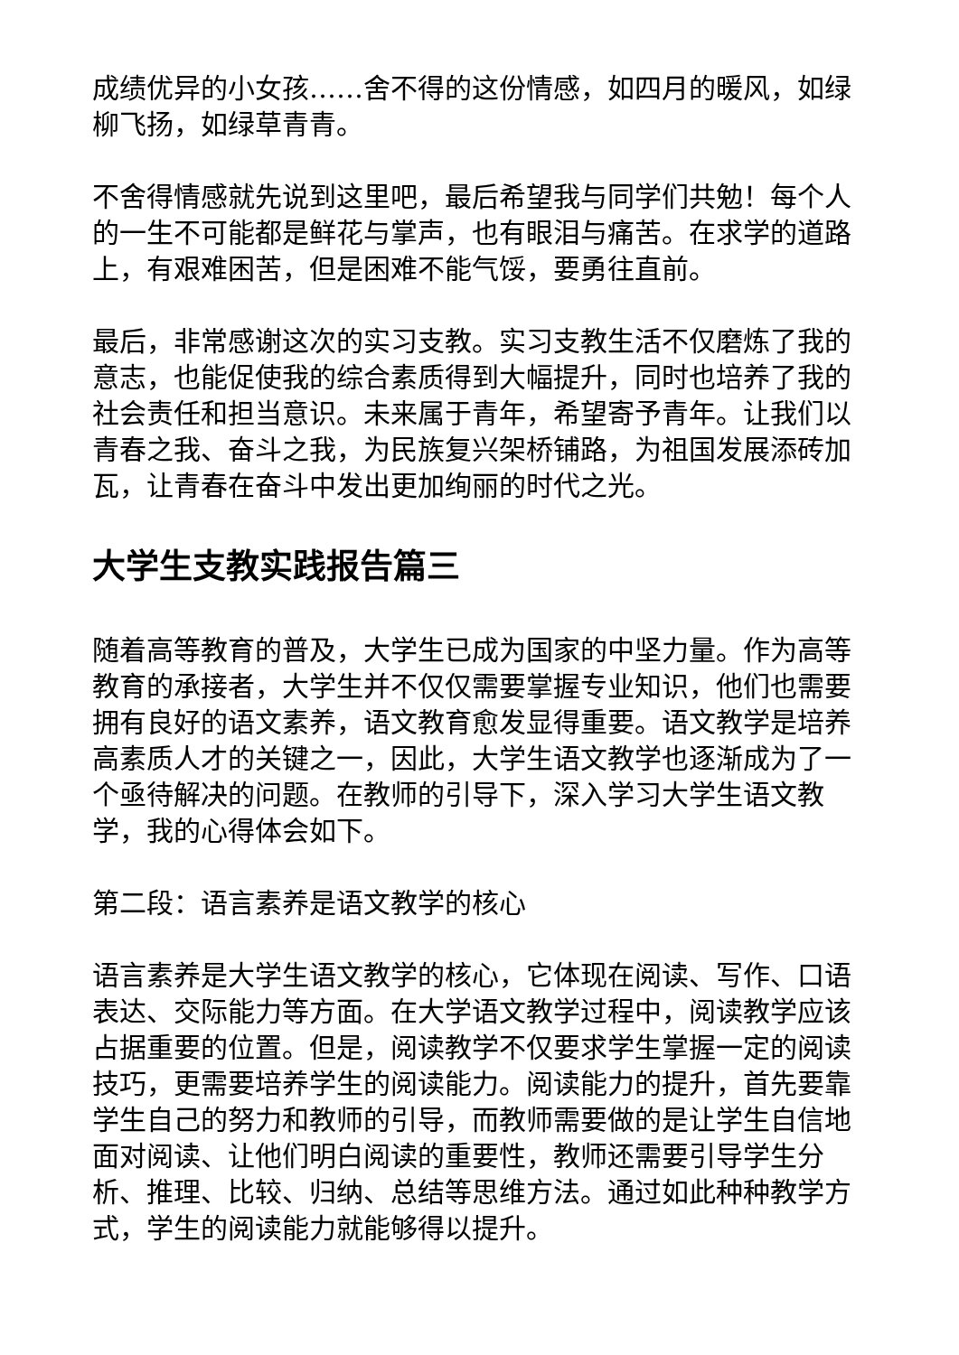成绩优异的小女孩……舍不得的这份情感，如四月的暖风，如绿柳飞扬，如绿草青青。
不舍得情感就先说到这里吧，最后希望我与同学们共勉！每个人的一生不可能都是鲜花与掌声，也有眼泪与痛苦。在求学的道路上，有艰难困苦，但是困难不能气馁，要勇往直前。
最后，非常感谢这次的实习支教。实习支教生活不仅磨炼了我的意志，也能促使我的综合素质得到大幅提升，同时也培养了我的社会责任和担当意识。未来属于青年，希望寄予青年。让我们以青春之我、奋斗之我，为民族复兴架桥铺路，为祖国发展添砖加瓦，让青春在奋斗中发出更加绚丽的时代之光。
大学生支教实践报告篇三
随着高等教育的普及，大学生已成为国家的中坚力量。作为高等教育的承接者，大学生并不仅仅需要掌握专业知识，他们也需要拥有良好的语文素养，语文教育愈发显得重要。语文教学是培养高素质人才的关键之一，因此，大学生语文教学也逐渐成为了一个亟待解决的问题。在教师的引导下，深入学习大学生语文教学，我的心得体会如下。
第二段：语言素养是语文教学的核心
语言素养是大学生语文教学的核心，它体现在阅读、写作、口语表达、交际能力等方面。在大学语文教学过程中，阅读教学应该占据重要的位置。但是，阅读教学不仅要求学生掌握一定的阅读技巧，更需要培养学生的阅读能力。阅读能力的提升，首先要靠学生自己的努力和教师的引导，而教师需要做的是让学生自信地面对阅读、让他们明白阅读的重要性，教师还需要引导学生分析、推理、比较、归纳、总结等思维方法。通过如此种种教学方式，学生的阅读能力就能够得以提升。